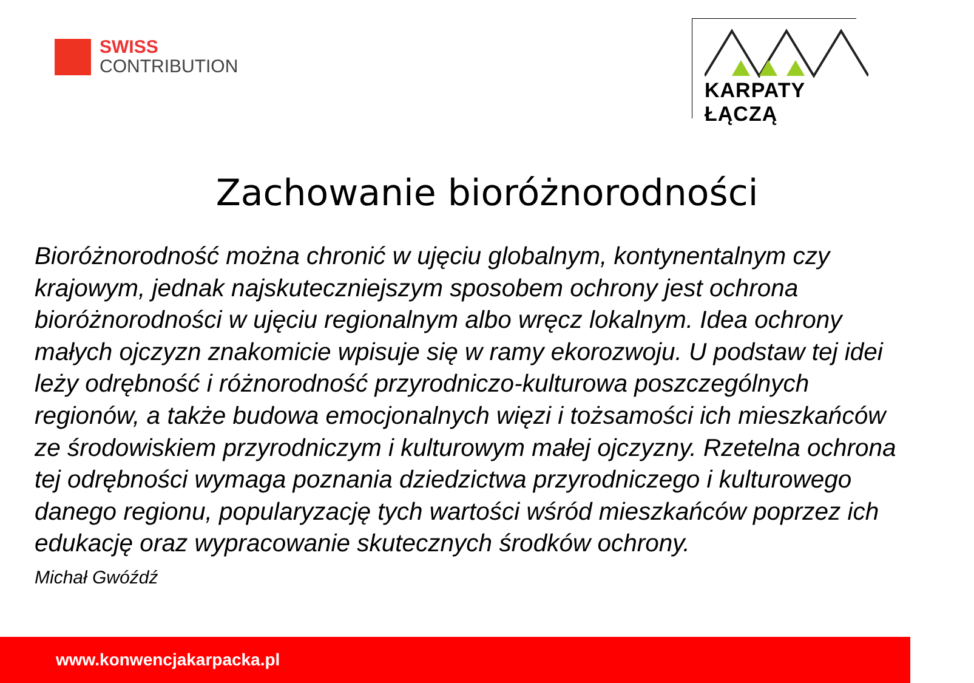SWISS
CONTRIBUTION
KARPATY ŁĄCZĄ
Zachowanie bioróżnorodności
Bioróżnorodność można chronić w ujęciu globalnym, kontynentalnym czy krajowym, jednak najskuteczniejszym sposobem ochrony jest ochrona bioróżnorodności w ujęciu regionalnym albo wręcz lokalnym. Idea ochrony małych ojczyzn znakomicie wpisuje się w ramy ekorozwoju. U podstaw tej idei leży odrębność i różnorodność przyrodniczo-kulturowa poszczególnych regionów, a także budowa emocjonalnych więzi i tożsamości ich mieszkańców ze środowiskiem przyrodniczym i kulturowym małej ojczyzny. Rzetelna ochrona tej odrębności wymaga poznania dziedzictwa przyrodniczego i kulturowego danego regionu, popularyzację tych wartości wśród mieszkańców poprzez ich edukację oraz wypracowanie skutecznych środków ochrony.
Michał Gwóźdź
www.konwencjakarpacka.pl